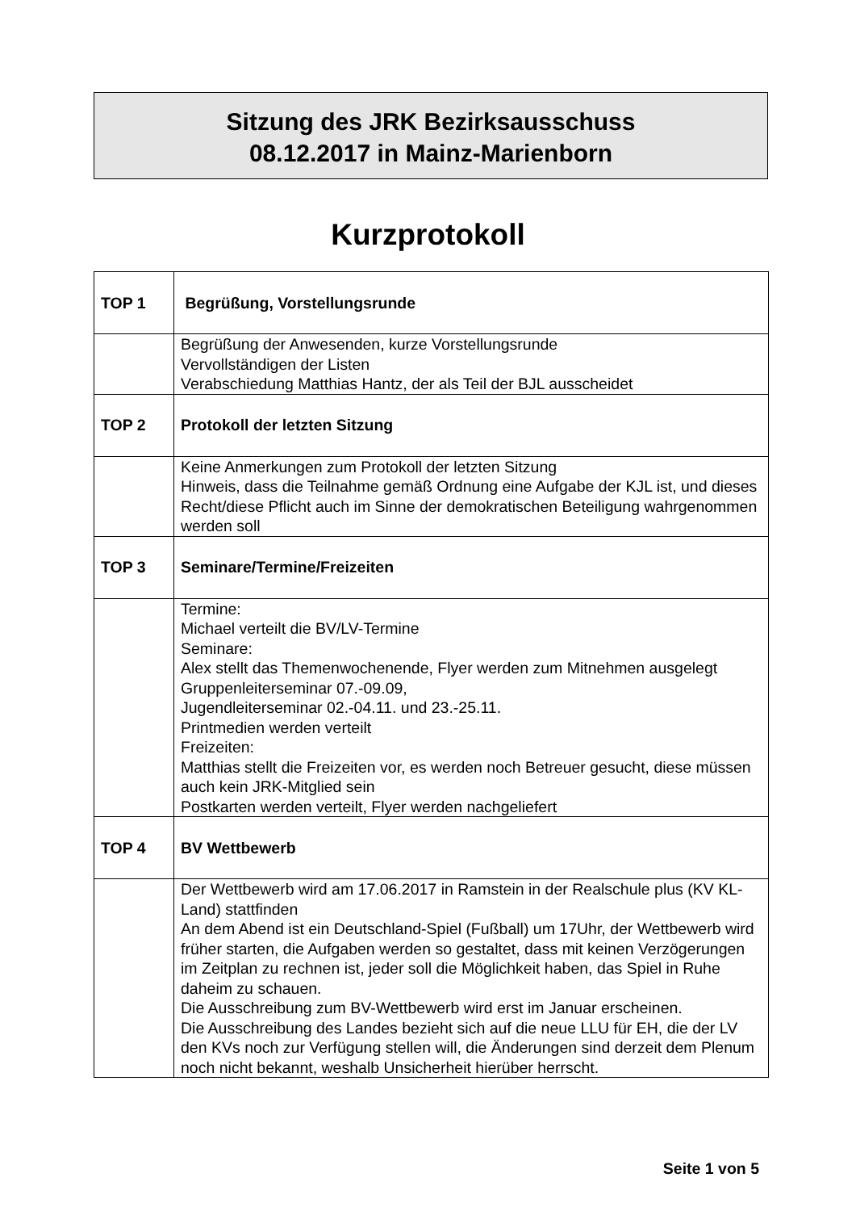Sitzung des JRK Bezirksausschuss
08.12.2017 in Mainz-Marienborn
Kurzprotokoll
| TOP 1 | Begrüßung, Vorstellungsrunde |
| | Begrüßung der Anwesenden, kurze Vorstellungsrunde Vervollständigen der Listen Verabschiedung Matthias Hantz, der als Teil der BJL ausscheidet |
| TOP 2 | Protokoll der letzten Sitzung |
| | Keine Anmerkungen zum Protokoll der letzten Sitzung Hinweis, dass die Teilnahme gemäß Ordnung eine Aufgabe der KJL ist, und dieses Recht/diese Pflicht auch im Sinne der demokratischen Beteiligung wahrgenommen werden soll |
| TOP 3 | Seminare/Termine/Freizeiten |
| | Termine: Michael verteilt die BV/LV-Termine Seminare: Alex stellt das Themenwochenende, Flyer werden zum Mitnehmen ausgelegt Gruppenleiterseminar 07.-09.09, Jugendleiterseminar 02.-04.11. und 23.-25.11. Printmedien werden verteilt Freizeiten: Matthias stellt die Freizeiten vor, es werden noch Betreuer gesucht, diese müssen auch kein JRK-Mitglied sein Postkarten werden verteilt, Flyer werden nachgeliefert |
| TOP 4 | BV Wettbewerb |
| | Der Wettbewerb wird am 17.06.2017 in Ramstein in der Realschule plus (KV KL-Land) stattfinden An dem Abend ist ein Deutschland-Spiel (Fußball) um 17Uhr, der Wettbewerb wird früher starten, die Aufgaben werden so gestaltet, dass mit keinen Verzögerungen im Zeitplan zu rechnen ist, jeder soll die Möglichkeit haben, das Spiel in Ruhe daheim zu schauen. Die Ausschreibung zum BV-Wettbewerb wird erst im Januar erscheinen. Die Ausschreibung des Landes bezieht sich auf die neue LLU für EH, die der LV den KVs noch zur Verfügung stellen will, die Änderungen sind derzeit dem Plenum noch nicht bekannt, weshalb Unsicherheit hierüber herrscht. |
Seite 1 von 5